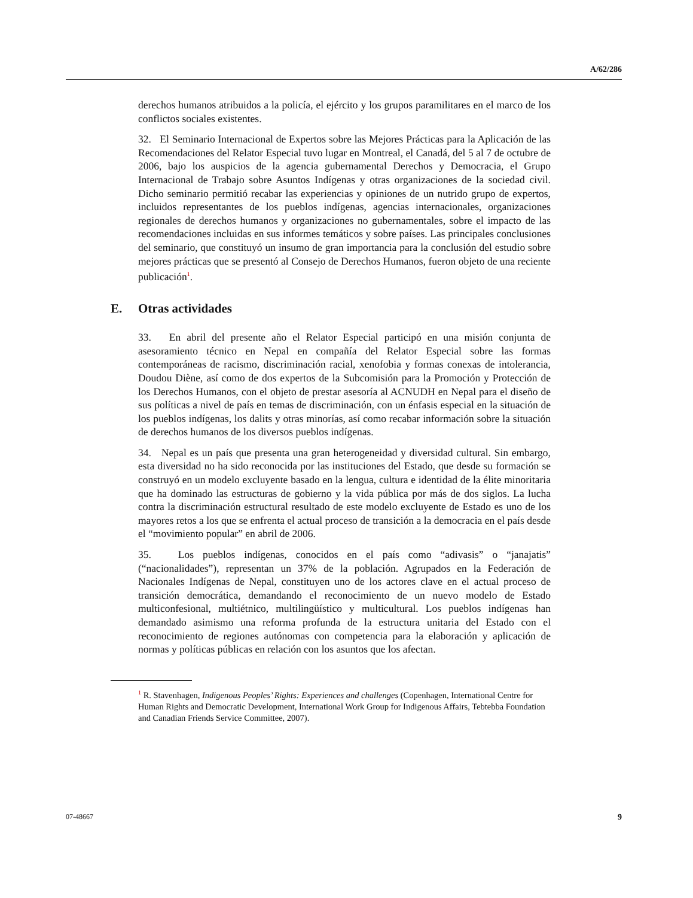A/62/286
derechos humanos atribuidos a la policía, el ejército y los grupos paramilitares en el marco de los conflictos sociales existentes.
32. El Seminario Internacional de Expertos sobre las Mejores Prácticas para la Aplicación de las Recomendaciones del Relator Especial tuvo lugar en Montreal, el Canadá, del 5 al 7 de octubre de 2006, bajo los auspicios de la agencia gubernamental Derechos y Democracia, el Grupo Internacional de Trabajo sobre Asuntos Indígenas y otras organizaciones de la sociedad civil. Dicho seminario permitió recabar las experiencias y opiniones de un nutrido grupo de expertos, incluidos representantes de los pueblos indígenas, agencias internacionales, organizaciones regionales de derechos humanos y organizaciones no gubernamentales, sobre el impacto de las recomendaciones incluidas en sus informes temáticos y sobre países. Las principales conclusiones del seminario, que constituyó un insumo de gran importancia para la conclusión del estudio sobre mejores prácticas que se presentó al Consejo de Derechos Humanos, fueron objeto de una reciente publicación<sup>1</sup>.
E. Otras actividades
33. En abril del presente año el Relator Especial participó en una misión conjunta de asesoramiento técnico en Nepal en compañía del Relator Especial sobre las formas contemporáneas de racismo, discriminación racial, xenofobia y formas conexas de intolerancia, Doudou Diène, así como de dos expertos de la Subcomisión para la Promoción y Protección de los Derechos Humanos, con el objeto de prestar asesoría al ACNUDH en Nepal para el diseño de sus políticas a nivel de país en temas de discriminación, con un énfasis especial en la situación de los pueblos indígenas, los dalits y otras minorías, así como recabar información sobre la situación de derechos humanos de los diversos pueblos indígenas.
34. Nepal es un país que presenta una gran heterogeneidad y diversidad cultural. Sin embargo, esta diversidad no ha sido reconocida por las instituciones del Estado, que desde su formación se construyó en un modelo excluyente basado en la lengua, cultura e identidad de la élite minoritaria que ha dominado las estructuras de gobierno y la vida pública por más de dos siglos. La lucha contra la discriminación estructural resultado de este modelo excluyente de Estado es uno de los mayores retos a los que se enfrenta el actual proceso de transición a la democracia en el país desde el “movimiento popular” en abril de 2006.
35. Los pueblos indígenas, conocidos en el país como “adivasis” o “janajatis” (“nacionalidades”), representan un 37% de la población. Agrupados en la Federación de Nacionales Indígenas de Nepal, constituyen uno de los actores clave en el actual proceso de transición democrática, demandando el reconocimiento de un nuevo modelo de Estado multiconfesional, multiétnico, multilingüístico y multicultural. Los pueblos indígenas han demandado asimismo una reforma profunda de la estructura unitaria del Estado con el reconocimiento de regiones autónomas con competencia para la elaboración y aplicación de normas y políticas públicas en relación con los asuntos que los afectan.
<sup>1</sup> R. Stavenhagen, Indigenous Peoples’ Rights: Experiences and challenges (Copenhagen, International Centre for Human Rights and Democratic Development, International Work Group for Indigenous Affairs, Tebtebba Foundation and Canadian Friends Service Committee, 2007).
07-48667 9